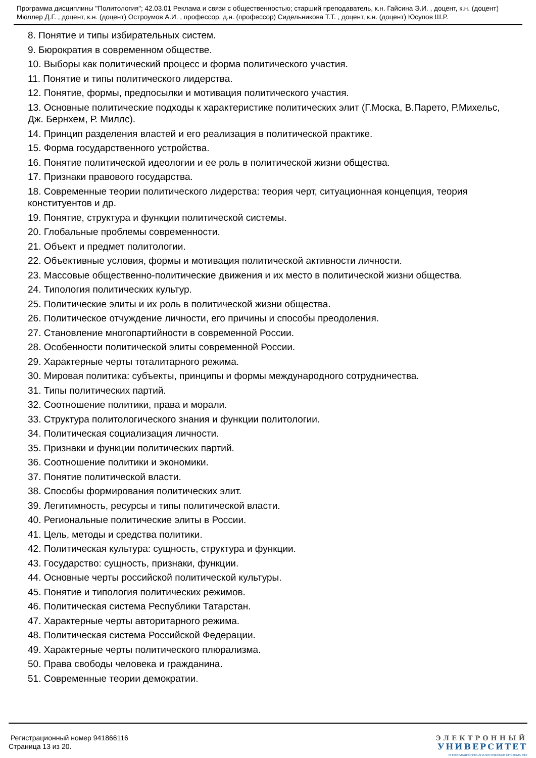Программа дисциплины "Политология"; 42.03.01 Реклама и связи с общественностью; старший преподаватель, к.н. Гайсина Э.И. , доцент, к.н. (доцент) Мюллер Д.Г. , доцент, к.н. (доцент) Остроумов А.И. , профессор, д.н. (профессор) Сидельникова Т.Т. , доцент, к.н. (доцент) Юсупов Ш.Р.
8. Понятие и типы избирательных систем.
9. Бюрократия в современном обществе.
10. Выборы как политический процесс и форма политического участия.
11. Понятие и типы политического лидерства.
12. Понятие, формы, предпосылки и мотивация политического участия.
13. Основные политические подходы к характеристике политических элит (Г.Моска, В.Парето, Р.Михельс, Дж. Бернхем, Р. Миллс).
14. Принцип разделения властей и его реализация в политической практике.
15. Форма государственного устройства.
16. Понятие политической идеологии и ее роль в политической жизни общества.
17. Признаки правового государства.
18. Современные теории политического лидерства: теория черт, ситуационная концепция, теория конституентов и др.
19. Понятие, структура и функции политической системы.
20. Глобальные проблемы современности.
21. Объект и предмет политологии.
22. Объективные условия, формы и мотивация политической активности личности.
23. Массовые общественно-политические движения и их место в политической жизни общества.
24. Типология политических культур.
25. Политические элиты и их роль в политической жизни общества.
26. Политическое отчуждение личности, его причины и способы преодоления.
27. Становление многопартийности в современной России.
28. Особенности политической элиты современной России.
29. Характерные черты тоталитарного режима.
30. Мировая политика: субъекты, принципы и формы международного сотрудничества.
31. Типы политических партий.
32. Соотношение политики, права и морали.
33. Структура политологического знания и функции политологии.
34. Политическая социализация личности.
35. Признаки и функции политических партий.
36. Соотношение политики и экономики.
37. Понятие политической власти.
38. Способы формирования политических элит.
39. Легитимность, ресурсы и типы политической власти.
40. Региональные политические элиты в России.
41. Цель, методы и средства политики.
42. Политическая культура: сущность, структура и функции.
43. Государство: сущность, признаки, функции.
44. Основные черты российской политической культуры.
45. Понятие и типология политических режимов.
46. Политическая система Республики Татарстан.
47. Характерные черты авторитарного режима.
48. Политическая система Российской Федерации.
49. Характерные черты политического плюрализма.
50. Права свободы человека и гражданина.
51. Современные теории демократии.
Регистрационный номер 941866116
Страница 13 из 20.
ЭЛЕКТРОННЫЙ
УНИВЕРСИТЕТ
ИНФОРМАЦИОННО-АНАЛИТИЧЕСКАЯ СИСТЕМА КФУ